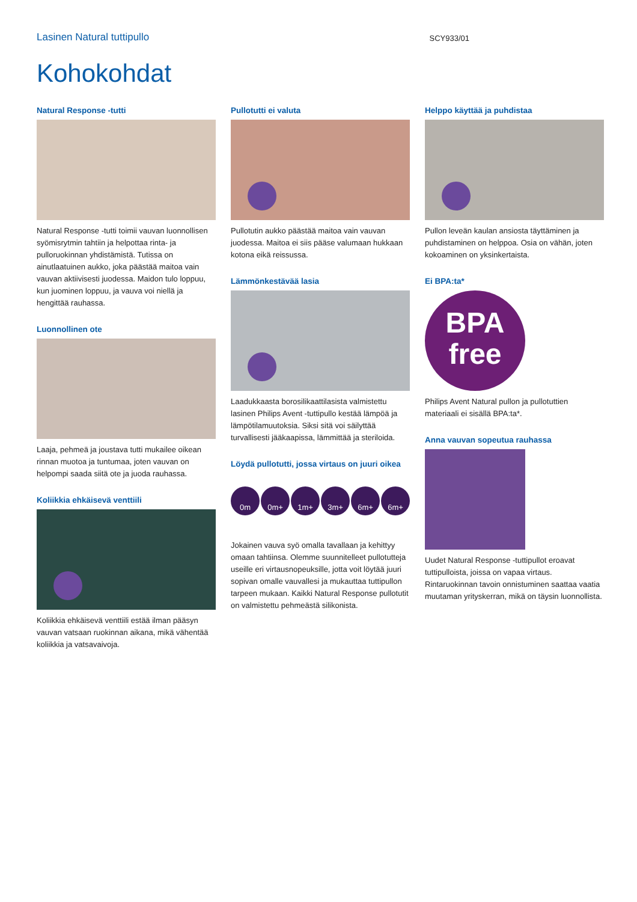Lasinen Natural tuttipullo SCY933/01
Kohokohdat
Natural Response -tutti
Natural Response -tutti toimii vauvan luonnollisen syömisrytmin tahtiin ja helpottaa rinta- ja pulloruokinnan yhdistämistä. Tutissa on ainutlaatuinen aukko, joka päästää maitoa vain vauvan aktiivisesti juodessa. Maidon tulo loppuu, kun juominen loppuu, ja vauva voi niellä ja hengittää rauhassa.
Luonnollinen ote
Laaja, pehmeä ja joustava tutti mukailee oikean rinnan muotoa ja tuntumaa, joten vauvan on helpompi saada siitä ote ja juoda rauhassa.
Koliikkia ehkäisevä venttiili
Koliikkia ehkäisevä venttiili estää ilman pääsyn vauvan vatsaan ruokinnan aikana, mikä vähentää koliikkia ja vatsavaivoja.
Pullotutti ei valuta
Pullotutin aukko päästää maitoa vain vauvan juodessa. Maitoa ei siis pääse valumaan hukkaan kotona eikä reissussa.
Lämmönkestävää lasia
Laadukkaasta borosilikaattilasista valmistettu lasinen Philips Avent -tuttipullo kestää lämpöä ja lämpötilamuutoksia. Siksi sitä voi säilyttää turvallisesti jääkaapissa, lämmittää ja steriloida.
Löydä pullotutti, jossa virtaus on juuri oikea
0m 0m+ 1m+ 3m+ 6m+ 6m+
Jokainen vauva syö omalla tavallaan ja kehittyy omaan tahtiinsa. Olemme suunnitelleet pullotutteja useille eri virtausnopeuksille, jotta voit löytää juuri sopivan omalle vauvallesi ja mukauttaa tuttipullon tarpeen mukaan. Kaikki Natural Response pullotutit on valmistettu pehmeästä silikonista.
Helppo käyttää ja puhdistaa
Pullon leveän kaulan ansiosta täyttäminen ja puhdistaminen on helppoa. Osia on vähän, joten kokoaminen on yksinkertaista.
Ei BPA:ta*
BPA
free
Philips Avent Natural pullon ja pullotuttien materiaali ei sisällä BPA:ta*.
Anna vauvan sopeutua rauhassa
Uudet Natural Response -tuttipullot eroavat tuttipulloista, joissa on vapaa virtaus. Rintaruokinnan tavoin onnistuminen saattaa vaatia muutaman yrityskerran, mikä on täysin luonnollista.